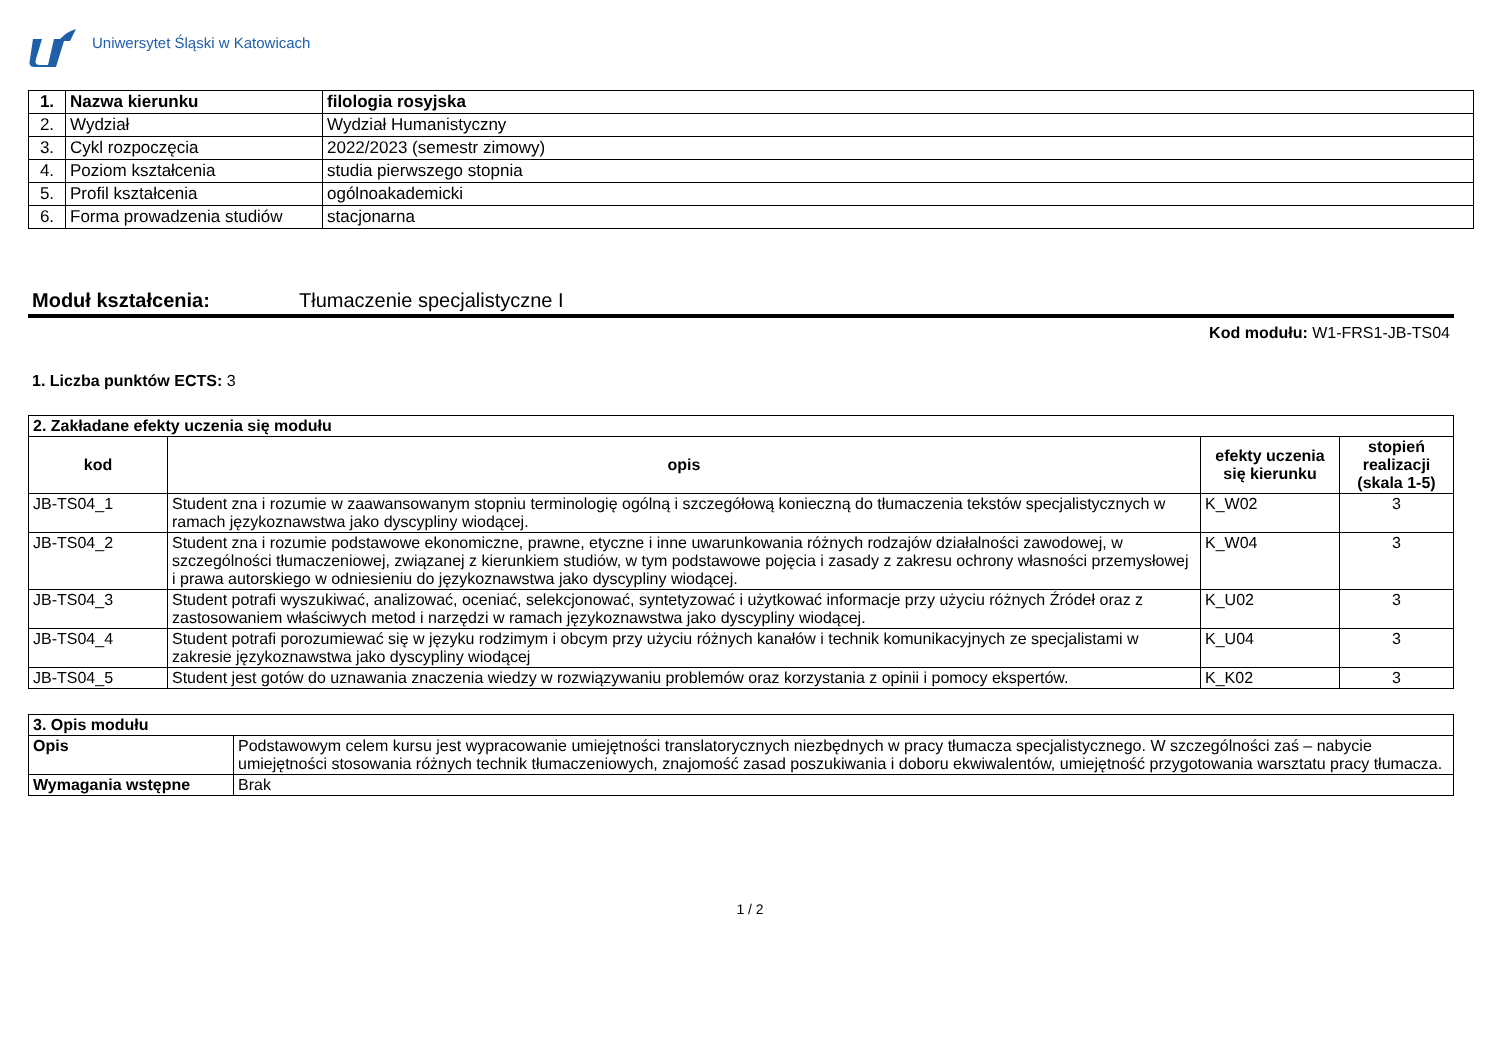Uniwersytet Śląski w Katowicach
| 1. | Nazwa kierunku | filologia rosyjska |
| 2. | Wydział | Wydział Humanistyczny |
| 3. | Cykl rozpoczęcia | 2022/2023 (semestr zimowy) |
| 4. | Poziom kształcenia | studia pierwszego stopnia |
| 5. | Profil kształcenia | ogólnoakademicki |
| 6. | Forma prowadzenia studiów | stacjonarna |
Moduł kształcenia: Tłumaczenie specjalistyczne I
Kod modułu: W1-FRS1-JB-TS04
1. Liczba punktów ECTS: 3
| 2. Zakładane efekty uczenia się modułu | | | |
| kod | opis | efekty uczenia się kierunku | stopień realizacji (skala 1-5) |
| JB-TS04_1 | Student zna i rozumie w zaawansowanym stopniu terminologię ogólną i szczegółową konieczną do tłumaczenia tekstów specjalistycznych w ramach językoznawstwa jako dyscypliny wiodącej. | K_W02 | 3 |
| JB-TS04_2 | Student zna i rozumie podstawowe ekonomiczne, prawne, etyczne i inne uwarunkowania różnych rodzajów działalności zawodowej, w szczególności tłumaczeniowej, związanej z kierunkiem studiów, w tym podstawowe pojęcia i zasady z zakresu ochrony własności przemysłowej i prawa autorskiego w odniesieniu do językoznawstwa jako dyscypliny wiodącej. | K_W04 | 3 |
| JB-TS04_3 | Student potrafi wyszukiwać, analizować, oceniać, selekcjonować, syntetyzować i użytkować informacje przy użyciu różnych Źródeł oraz z zastosowaniem właściwych metod i narzędzi w ramach językoznawstwa jako dyscypliny wiodącej. | K_U02 | 3 |
| JB-TS04_4 | Student potrafi porozumiewać się w języku rodzimym i obcym przy użyciu różnych kanałów i technik komunikacyjnych ze specjalistami w zakresie językoznawstwa jako dyscypliny wiodącej | K_U04 | 3 |
| JB-TS04_5 | Student jest gotów do uznawania znaczenia wiedzy w rozwiązywaniu problemów oraz korzystania z opinii i pomocy ekspertów. | K_K02 | 3 |
| 3. Opis modułu | |
| Opis | Podstawowym celem kursu jest wypracowanie umiejętności translatorycznych niezbędnych w pracy tłumacza specjalistycznego. W szczególności zaś – nabycie umiejętności stosowania różnych technik tłumaczeniowych, znajomość zasad poszukiwania i doboru ekwiwalentów, umiejętność przygotowania warsztatu pracy tłumacza. |
| Wymagania wstępne | Brak |
1 / 2